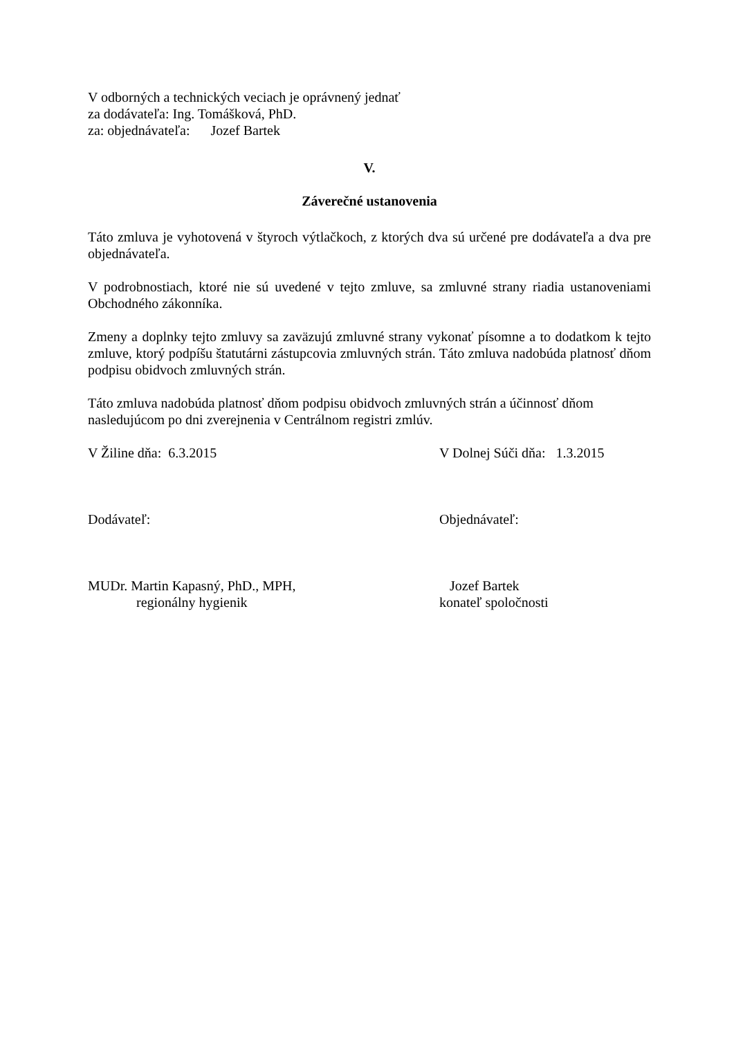V odborných a technických veciach je oprávnený jednať
za dodávateľa: Ing. Tomášková, PhD.
za: objednávateľa: Jozef Bartek
V.
Záverečné ustanovenia
Táto zmluva je vyhotovená v štyroch výtlačkoch, z ktorých dva sú určené pre dodávateľa a dva pre objednávateľa.
V podrobnostiach, ktoré nie sú uvedené v tejto zmluve, sa zmluvné strany riadia ustanoveniami Obchodného zákonníka.
Zmeny a doplnky tejto zmluvy sa zaväzujú zmluvné strany vykonať písomne a to dodatkom k tejto zmluve, ktorý podpíšu štatutárni zástupcovia zmluvných strán. Táto zmluva nadobúda platnosť dňom podpisu obidvoch zmluvných strán.
Táto zmluva nadobúda platnosť dňom podpisu obidvoch zmluvných strán a účinnosť dňom nasledujúcom po dni zverejnenia v Centrálnom registri zmlúv.
V Žiline dňa: 6.3.2015 V Dolnej Súči dňa: 1.3.2015
Dodávateľ: Objednávateľ:
MUDr. Martin Kapasný, PhD., MPH,
regionálny hygienik
Jozef Bartek
konateľ spoločnosti